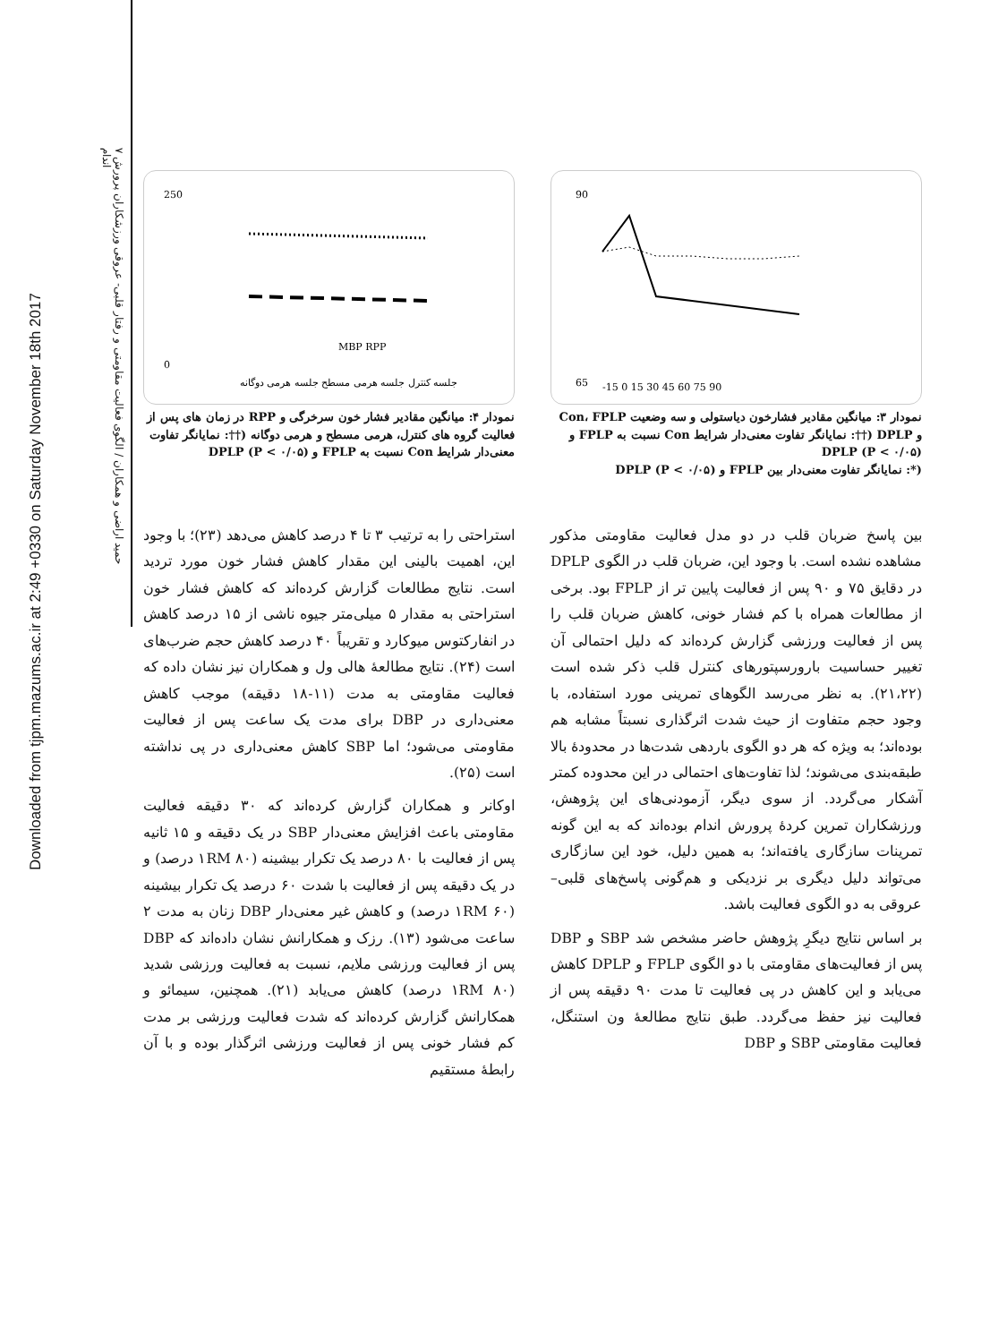Downloaded from tjpm.mazums.ac.ir at 2:49 +0330 on Saturday November 18th 2017
۷ حمید اراضی و همکاران / الگوی فعالیت مقاومتی و رفتار قلبی- عروقی ورزشکاران پرورش اندام
90
65
-15 0 15 30 45 60 75 90
نمودار ۳: میانگین مقادیر فشارخون دیاستولی و سه وضعیت Con، FPLP و DPLP (††: نمایانگر تفاوت معنی‌دار شرایط Con نسبت به FPLP و DPLP (P < ۰/۰۵)
(*: نمایانگر تفاوت معنی‌دار بین FPLP و DPLP (P < ۰/۰۵)
250
0
MBP RPP
جلسه کنترل جلسه هرمی مسطح جلسه هرمی دوگانه
نمودار ۴: میانگین مقادیر فشار خون سرخرگی و RPP در زمان های پس از فعالیت گروه های کنترل، هرمی مسطح و هرمی دوگانه (††: نمایانگر تفاوت معنی‌دار شرایط Con نسبت به FPLP و DPLP (P < ۰/۰۵)
بین پاسخ ضربان قلب در دو مدل فعالیت مقاومتی مذکور مشاهده نشده است. با وجود این، ضربان قلب در الگوی DPLP در دقایق ۷۵ و ۹۰ پس از فعالیت پایین تر از FPLP بود. برخی از مطالعات همراه با کم فشار خونی، کاهش ضربان قلب را پس از فعالیت ورزشی گزارش کرده‌اند که دلیل احتمالی آن تغییر حساسیت بارورسپتورهای کنترل قلب ذکر شده است (۲۱،۲۲). به نظر می‌رسد الگوهای تمرینی مورد استفاده، با وجود حجم متفاوت از حیث شدت اثرگذاری نسبتاً مشابه هم بوده‌اند؛ به ویژه که هر دو الگوی باردهی شدت‌ها در محدودۀ بالا طبقه‌بندی می‌شوند؛ لذا تفاوت‌های احتمالی در این محدوده کمتر آشکار می‌گردد. از سوی دیگر، آزمودنی‌های این پژوهش، ورزشکاران تمرین کردۀ پرورش اندام بوده‌اند که به این گونه تمرینات سازگاری یافته‌اند؛ به همین دلیل، خود این سازگاری می‌تواند دلیل دیگری بر نزدیکی و هم‌گونی پاسخ‌های قلبی– عروقی به دو الگوی فعالیت باشد.
بر اساس نتایج دیگرِ پژوهش حاضر مشخص شد SBP و DBP پس از فعالیت‌های مقاومتی با دو الگوی FPLP و DPLP کاهش می‌یابد و این کاهش در پی فعالیت تا مدت ۹۰ دقیقه پس از فعالیت نیز حفظ می‌گردد. طبق نتایج مطالعۀ ون استنگل، فعالیت مقاومتی SBP و DBP
استراحتی را به ترتیب ۳ تا ۴ درصد کاهش می‌دهد (۲۳)؛ با وجود این، اهمیت بالینی این مقدار کاهش فشار خون مورد تردید است. نتایج مطالعات گزارش کرده‌اند که کاهش فشار خون استراحتی به مقدار ۵ میلی‌متر جیوه ناشی از ۱۵ درصد کاهش در انفارکتوس میوکارد و تقریباً ۴۰ درصد کاهش حجم ضرب‌های است (۲۴). نتایج مطالعۀ هالی ول و همکاران نیز نشان داده که فعالیت مقاومتی به مدت (۱۱-۱۸ دقیقه) موجب کاهش معنی‌داری در DBP برای مدت یک ساعت پس از فعالیت مقاومتی می‌شود؛ اما SBP کاهش معنی‌داری در پی نداشته است (۲۵).
اوکانر و همکاران گزارش کرده‌اند که ۳۰ دقیقه فعالیت مقاومتی باعث افزایش معنی‌دار SBP در یک دقیقه و ۱۵ ثانیه پس از فعالیت با ۸۰ درصد یک تکرار بیشینه (۱RM ۸۰ درصد) و در یک دقیقه پس از فعالیت با شدت ۶۰ درصد یک تکرار بیشینه (۱RM ۶۰ درصد) و کاهش غیر معنی‌دار DBP زنان به مدت ۲ ساعت می‌شود (۱۳). رزک و همکارانش نشان داده‌اند که DBP پس از فعالیت ورزشی ملایم، نسبت به فعالیت ورزشی شدید (۱RM ۸۰ درصد) کاهش می‌یابد (۲۱). همچنین، سیمائو و همکارانش گزارش کرده‌اند که شدت فعالیت ورزشی بر مدت کم فشار خونی پس از فعالیت ورزشی اثرگذار بوده و با آن رابطۀ مستقیم